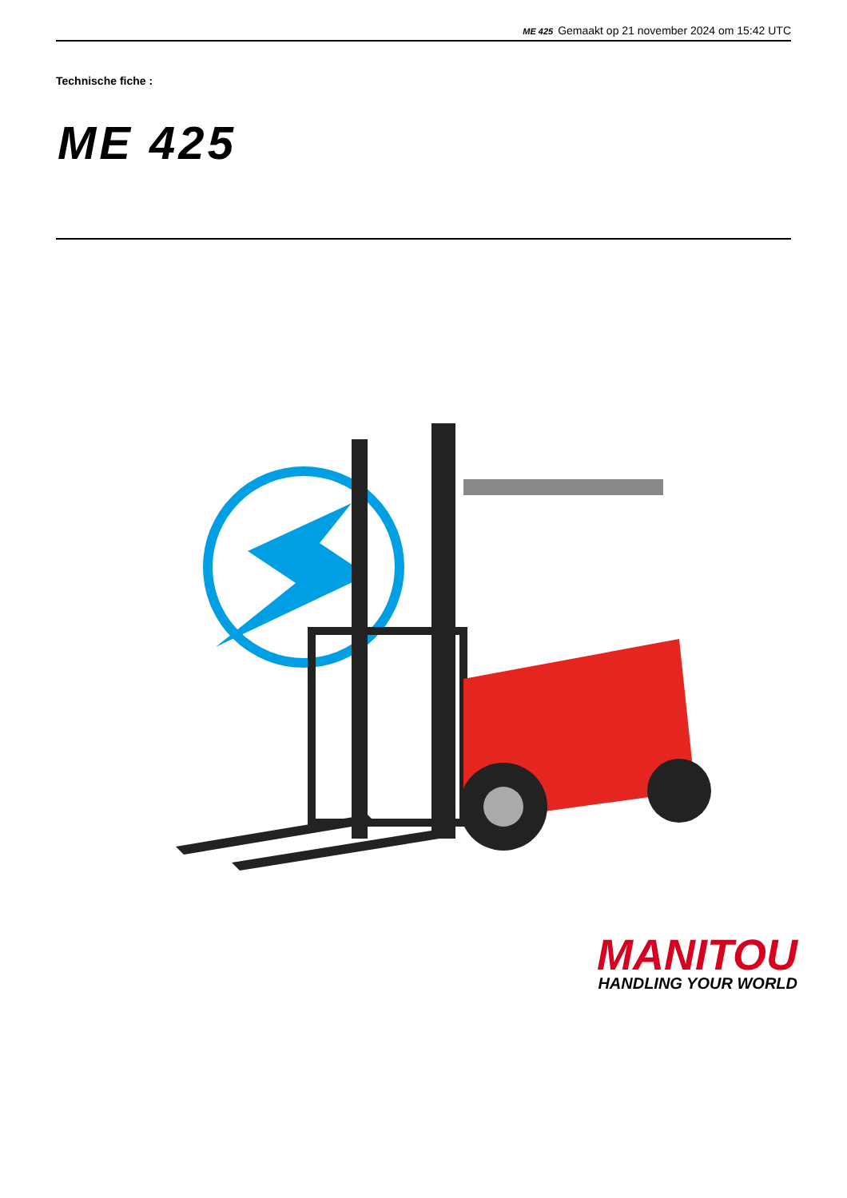ME 425 Gemaakt op 21 november 2024 om 15:42 UTC
Technische fiche :
ME 425
MANITOU
HANDLING YOUR WORLD